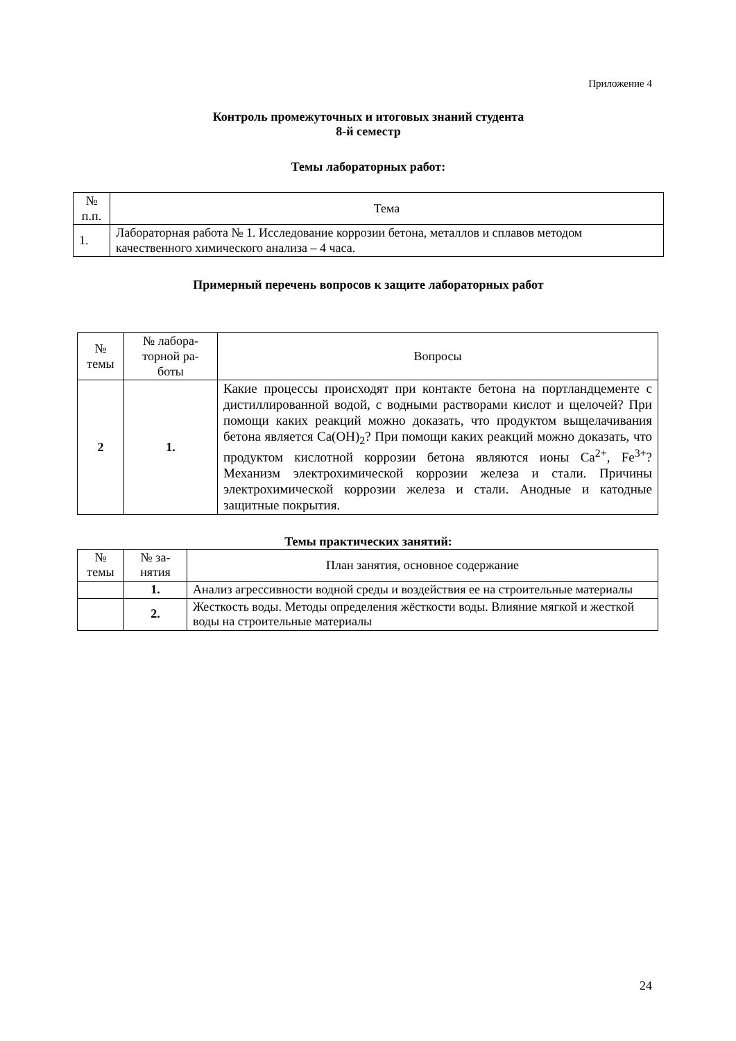Приложение 4
Контроль промежуточных и итоговых знаний студента
8-й семестр
Темы лабораторных работ:
| № п.п. | Тема |
| --- | --- |
| 1. | Лабораторная работа № 1. Исследование коррозии бетона, металлов и сплавов методом качественного химического анализа – 4 часа. |
Примерный перечень вопросов к защите лабораторных работ
| № темы | № лабора- торной ра- боты | Вопросы |
| --- | --- | --- |
| 2 | 1. | Какие процессы происходят при контакте бетона на портландцементе с дистиллированной водой, с водными растворами кислот и щелочей? При помощи каких реакций можно доказать, что продуктом выщелачивания бетона является Ca(OH)<sub>2</sub>? При помощи каких реакций можно доказать, что продуктом кислотной коррозии бетона являются ионы Ca<sup>2+</sup>, Fe<sup>3+</sup>? Механизм электрохимической коррозии железа и стали. Причины электрохимической коррозии железа и стали. Анодные и катодные защитные покрытия. |
Темы практических занятий:
| № темы | № за- нятия | План занятия, основное содержание |
| --- | --- | --- |
| | 1. | Анализ агрессивности водной среды и воздействия ее на строительные материалы |
| | 2. | Жесткость воды. Методы определения жёсткости воды. Влияние мягкой и жесткой воды на строительные материалы |
24